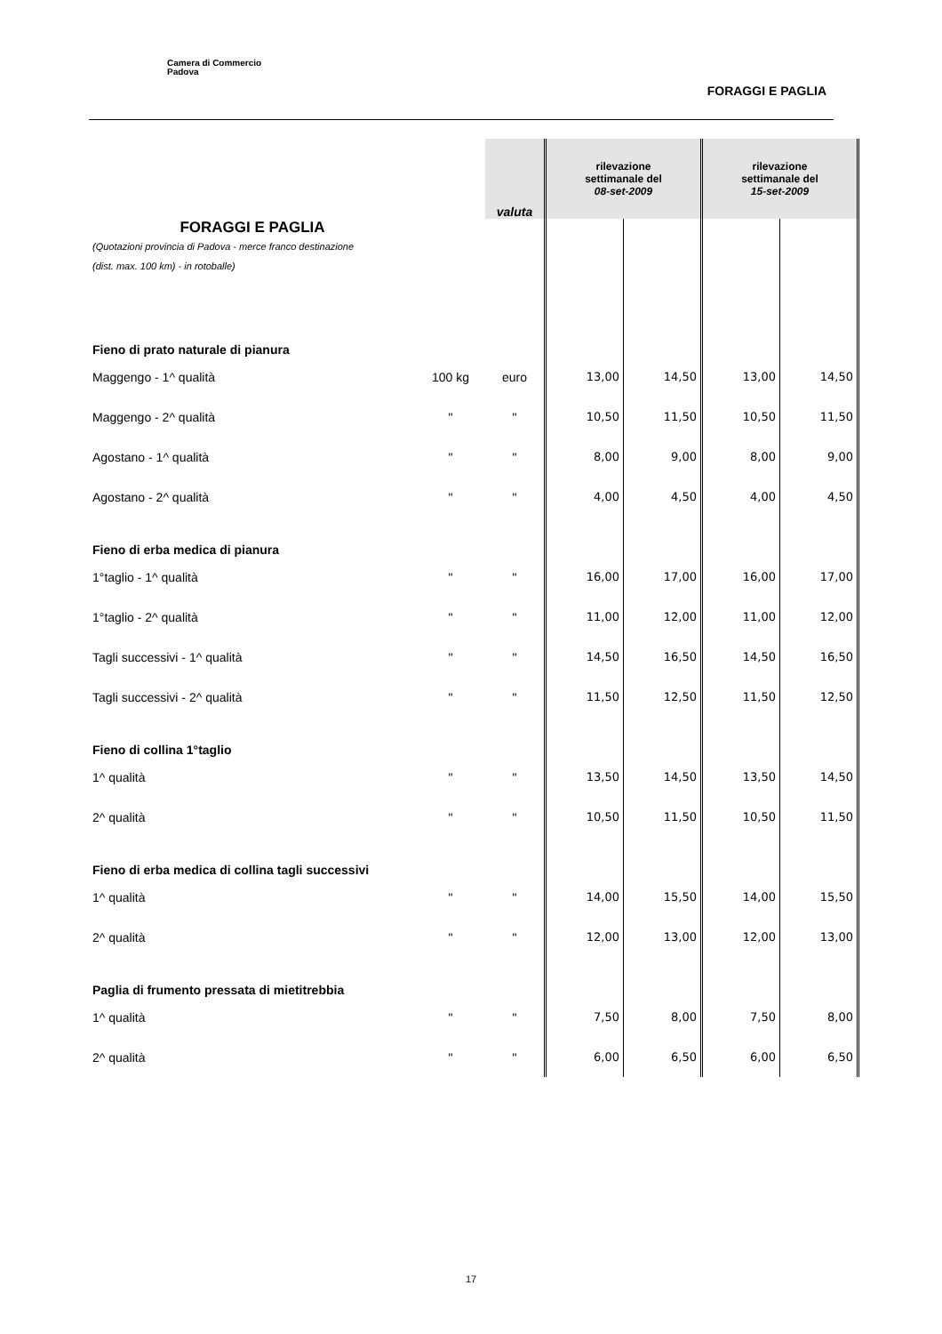Camera di Commercio
Padova
FORAGGI E PAGLIA
| | | valuta | rilevazione settimanale del 08-set-2009 | | rilevazione settimanale del 15-set-2009 | |
| FORAGGI E PAGLIA (Quotazioni provincia di Padova - merce franco destinazione (dist. max. 100 km) - in rotoballe) | | | | | | |
| Fieno di prato naturale di pianura | | | | | | |
| Maggengo - 1^ qualità | 100 kg | euro | 13,00 | 14,50 | 13,00 | 14,50 |
| Maggengo - 2^ qualità | " | " | 10,50 | 11,50 | 10,50 | 11,50 |
| Agostano - 1^ qualità | " | " | 8,00 | 9,00 | 8,00 | 9,00 |
| Agostano - 2^ qualità | " | " | 4,00 | 4,50 | 4,00 | 4,50 |
| Fieno di erba medica di pianura | | | | | | |
| 1°taglio - 1^ qualità | " | " | 16,00 | 17,00 | 16,00 | 17,00 |
| 1°taglio - 2^ qualità | " | " | 11,00 | 12,00 | 11,00 | 12,00 |
| Tagli successivi - 1^ qualità | " | " | 14,50 | 16,50 | 14,50 | 16,50 |
| Tagli successivi - 2^ qualità | " | " | 11,50 | 12,50 | 11,50 | 12,50 |
| Fieno di collina 1°taglio | | | | | | |
| 1^ qualità | " | " | 13,50 | 14,50 | 13,50 | 14,50 |
| 2^ qualità | " | " | 10,50 | 11,50 | 10,50 | 11,50 |
| Fieno di erba medica di collina tagli successivi | | | | | | |
| 1^ qualità | " | " | 14,00 | 15,50 | 14,00 | 15,50 |
| 2^ qualità | " | " | 12,00 | 13,00 | 12,00 | 13,00 |
| Paglia di frumento pressata di mietitrebbia | | | | | | |
| 1^ qualità | " | " | 7,50 | 8,00 | 7,50 | 8,00 |
| 2^ qualità | " | " | 6,00 | 6,50 | 6,00 | 6,50 |
17